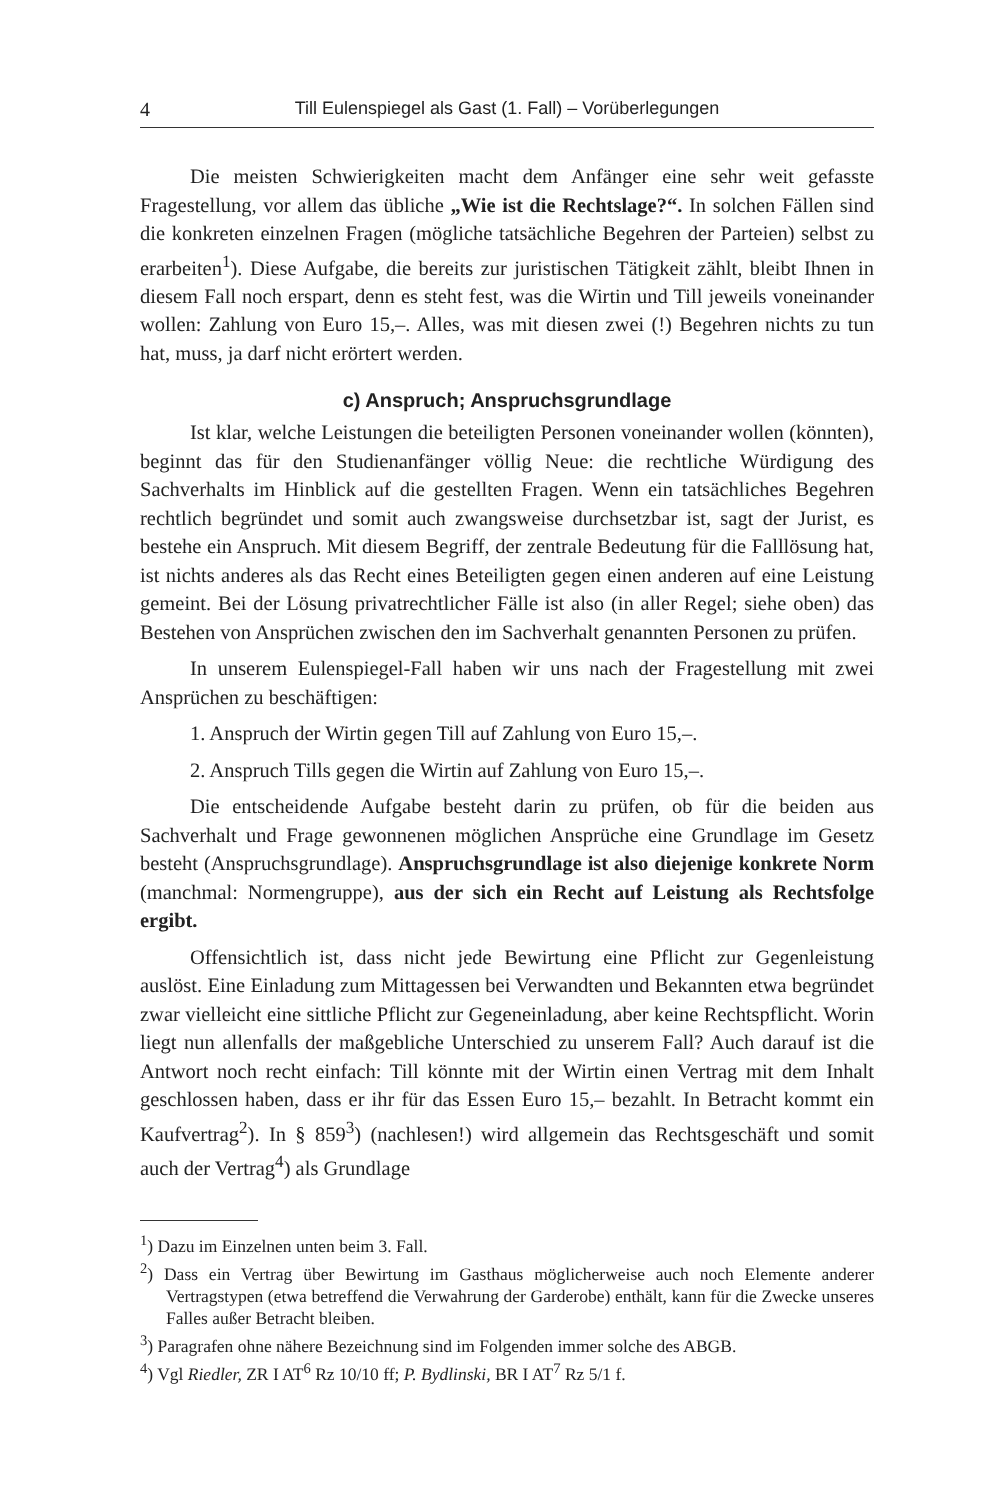4 Till Eulenspiegel als Gast (1. Fall) – Vorüberlegungen
Die meisten Schwierigkeiten macht dem Anfänger eine sehr weit gefasste Fragestellung, vor allem das übliche „Wie ist die Rechtslage?“. In solchen Fällen sind die konkreten einzelnen Fragen (mögliche tatsächliche Begehren der Parteien) selbst zu erarbeiten<sup>1</sup>). Diese Aufgabe, die bereits zur juristischen Tätigkeit zählt, bleibt Ihnen in diesem Fall noch erspart, denn es steht fest, was die Wirtin und Till jeweils voneinander wollen: Zahlung von Euro 15,–. Alles, was mit diesen zwei (!) Begehren nichts zu tun hat, muss, ja darf nicht erörtert werden.
c) Anspruch; Anspruchsgrundlage
Ist klar, welche Leistungen die beteiligten Personen voneinander wollen (könnten), beginnt das für den Studienanfänger völlig Neue: die rechtliche Würdigung des Sachverhalts im Hinblick auf die gestellten Fragen. Wenn ein tatsächliches Begehren rechtlich begründet und somit auch zwangsweise durchsetzbar ist, sagt der Jurist, es bestehe ein Anspruch. Mit diesem Begriff, der zentrale Bedeutung für die Falllösung hat, ist nichts anderes als das Recht eines Beteiligten gegen einen anderen auf eine Leistung gemeint. Bei der Lösung privatrechtlicher Fälle ist also (in aller Regel; siehe oben) das Bestehen von Ansprüchen zwischen den im Sachverhalt genannten Personen zu prüfen.
In unserem Eulenspiegel-Fall haben wir uns nach der Fragestellung mit zwei Ansprüchen zu beschäftigen:
1. Anspruch der Wirtin gegen Till auf Zahlung von Euro 15,–.
2. Anspruch Tills gegen die Wirtin auf Zahlung von Euro 15,–.
Die entscheidende Aufgabe besteht darin zu prüfen, ob für die beiden aus Sachverhalt und Frage gewonnenen möglichen Ansprüche eine Grundlage im Gesetz besteht (Anspruchsgrundlage). Anspruchsgrundlage ist also diejenige konkrete Norm (manchmal: Normengruppe), aus der sich ein Recht auf Leistung als Rechtsfolge ergibt.
Offensichtlich ist, dass nicht jede Bewirtung eine Pflicht zur Gegenleistung auslöst. Eine Einladung zum Mittagessen bei Verwandten und Bekannten etwa begründet zwar vielleicht eine sittliche Pflicht zur Gegeneinladung, aber keine Rechtspflicht. Worin liegt nun allenfalls der maßgebliche Unterschied zu unserem Fall? Auch darauf ist die Antwort noch recht einfach: Till könnte mit der Wirtin einen Vertrag mit dem Inhalt geschlossen haben, dass er ihr für das Essen Euro 15,– bezahlt. In Betracht kommt ein Kaufvertrag<sup>2</sup>). In § 859<sup>3</sup>) (nachlesen!) wird allgemein das Rechtsgeschäft und somit auch der Vertrag<sup>4</sup>) als Grundlage
<sup>1</sup>) Dazu im Einzelnen unten beim 3. Fall.
<sup>2</sup>) Dass ein Vertrag über Bewirtung im Gasthaus möglicherweise auch noch Elemente anderer Vertragstypen (etwa betreffend die Verwahrung der Garderobe) enthält, kann für die Zwecke unseres Falles außer Betracht bleiben.
<sup>3</sup>) Paragrafen ohne nähere Bezeichnung sind im Folgenden immer solche des ABGB.
<sup>4</sup>) Vgl Riedler, ZR I AT<sup>6</sup> Rz 10/10 ff; P. Bydlinski, BR I AT<sup>7</sup> Rz 5/1 f.